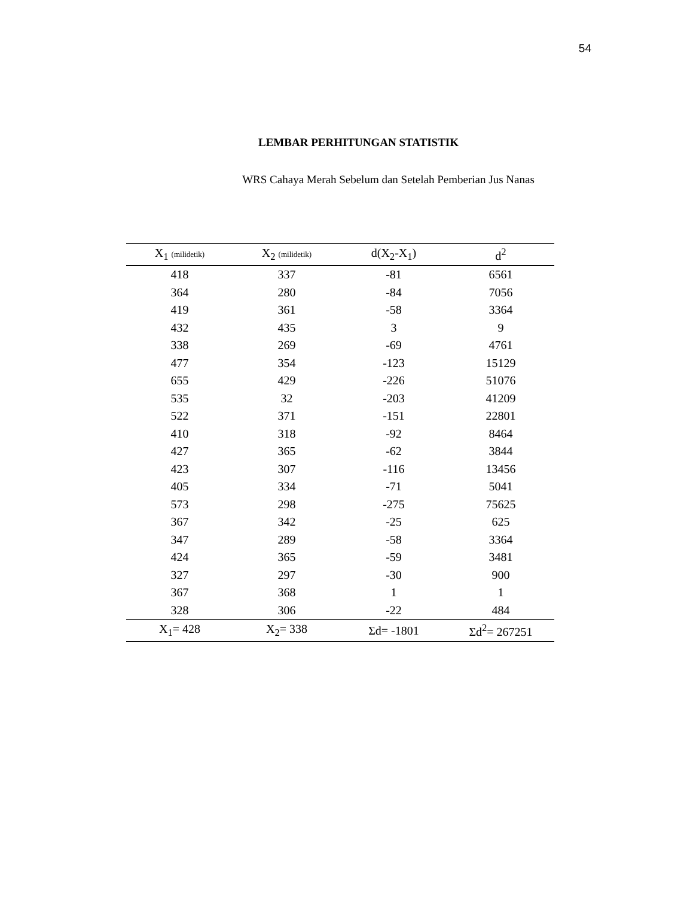54
LEMBAR PERHITUNGAN STATISTIK
WRS Cahaya Merah Sebelum dan Setelah Pemberian Jus Nanas
| X<sub>1</sub> (milidetik) | X<sub>2</sub> (milidetik) | d(X<sub>2</sub>-X<sub>1</sub>) | d<sup>2</sup> |
| --- | --- | --- | --- |
| 418 | 337 | -81 | 6561 |
| 364 | 280 | -84 | 7056 |
| 419 | 361 | -58 | 3364 |
| 432 | 435 | 3 | 9 |
| 338 | 269 | -69 | 4761 |
| 477 | 354 | -123 | 15129 |
| 655 | 429 | -226 | 51076 |
| 535 | 32 | -203 | 41209 |
| 522 | 371 | -151 | 22801 |
| 410 | 318 | -92 | 8464 |
| 427 | 365 | -62 | 3844 |
| 423 | 307 | -116 | 13456 |
| 405 | 334 | -71 | 5041 |
| 573 | 298 | -275 | 75625 |
| 367 | 342 | -25 | 625 |
| 347 | 289 | -58 | 3364 |
| 424 | 365 | -59 | 3481 |
| 327 | 297 | -30 | 900 |
| 367 | 368 | 1 | 1 |
| 328 | 306 | -22 | 484 |
| X<sub>1</sub>= 428 | X<sub>2</sub>= 338 | Σd= -1801 | Σd<sup>2</sup>= 267251 |